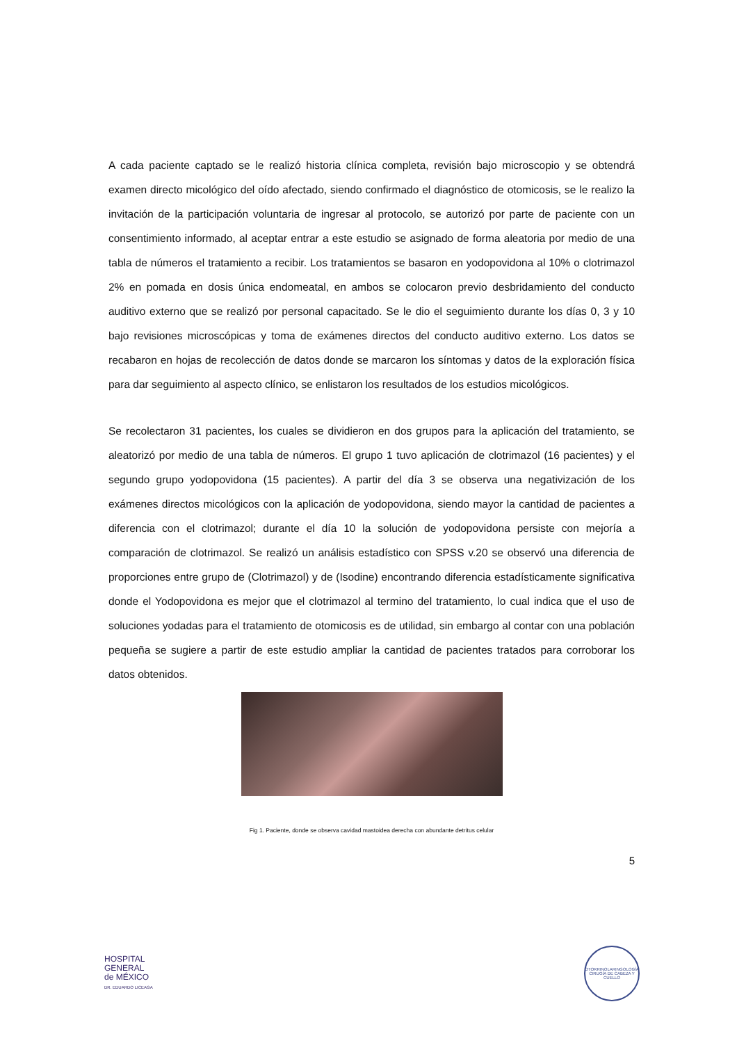A cada paciente captado se le realizó historia clínica completa, revisión bajo microscopio y se obtendrá examen directo micológico del oído afectado, siendo confirmado el diagnóstico de otomicosis, se le realizo la invitación de la participación voluntaria de ingresar al protocolo, se autorizó por parte de paciente con un consentimiento informado, al aceptar entrar a este estudio se asignado de forma aleatoria por medio de una tabla de números el tratamiento a recibir. Los tratamientos se basaron en yodopovidona al 10% o clotrimazol 2% en pomada en dosis única endomeatal, en ambos se colocaron previo desbridamiento del conducto auditivo externo que se realizó por personal capacitado. Se le dio el seguimiento durante los días 0, 3 y 10 bajo revisiones microscópicas y toma de exámenes directos del conducto auditivo externo. Los datos se recabaron en hojas de recolección de datos donde se marcaron los síntomas y datos de la exploración física para dar seguimiento al aspecto clínico, se enlistaron los resultados de los estudios micológicos.
Se recolectaron 31 pacientes, los cuales se dividieron en dos grupos para la aplicación del tratamiento, se aleatorizó por medio de una tabla de números. El grupo 1 tuvo aplicación de clotrimazol (16 pacientes) y el segundo grupo yodopovidona (15 pacientes). A partir del día 3 se observa una negativización de los exámenes directos micológicos con la aplicación de yodopovidona, siendo mayor la cantidad de pacientes a diferencia con el clotrimazol; durante el día 10 la solución de yodopovidona persiste con mejoría a comparación de clotrimazol. Se realizó un análisis estadístico con SPSS v.20 se observó una diferencia de proporciones entre grupo de (Clotrimazol) y de (Isodine) encontrando diferencia estadísticamente significativa donde el Yodopovidona es mejor que el clotrimazol al termino del tratamiento, lo cual indica que el uso de soluciones yodadas para el tratamiento de otomicosis es de utilidad, sin embargo al contar con una población pequeña se sugiere a partir de este estudio ampliar la cantidad de pacientes tratados para corroborar los datos obtenidos.
Fig 1. Paciente, donde se observa cavidad mastoidea derecha con abundante detritus celular
5
HOSPITAL
GENERAL
de MÉXICO
DR. EDUARDO LICEAGA
OTORRINOLARINGOLOGÍA
CIRUGÍA DE CABEZA Y CUELLO